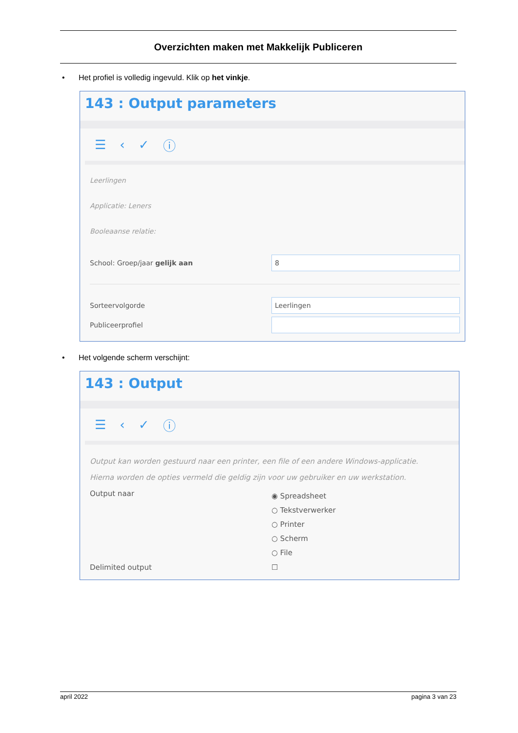Overzichten maken met Makkelijk Publiceren
• Het profiel is volledig ingevuld. Klik op het vinkje.
143 : Output parameters
☰ ‹ ✓ ⓘ
Leerlingen
Applicatie: Leners
Booleaanse relatie:
School: Groep/jaar gelijk aan 8
Sorteervolgorde Leerlingen
Publiceerprofiel
• Het volgende scherm verschijnt:
143 : Output
☰ ‹ ✓ ⓘ
Output kan worden gestuurd naar een printer, een file of een andere Windows-applicatie.
Hierna worden de opties vermeld die geldig zijn voor uw gebruiker en uw werkstation.
Output naar
◉ Spreadsheet
○ Tekstverwerker
○ Printer
○ Scherm
○ File
Delimited output ☐
april 2022 pagina 3 van 23